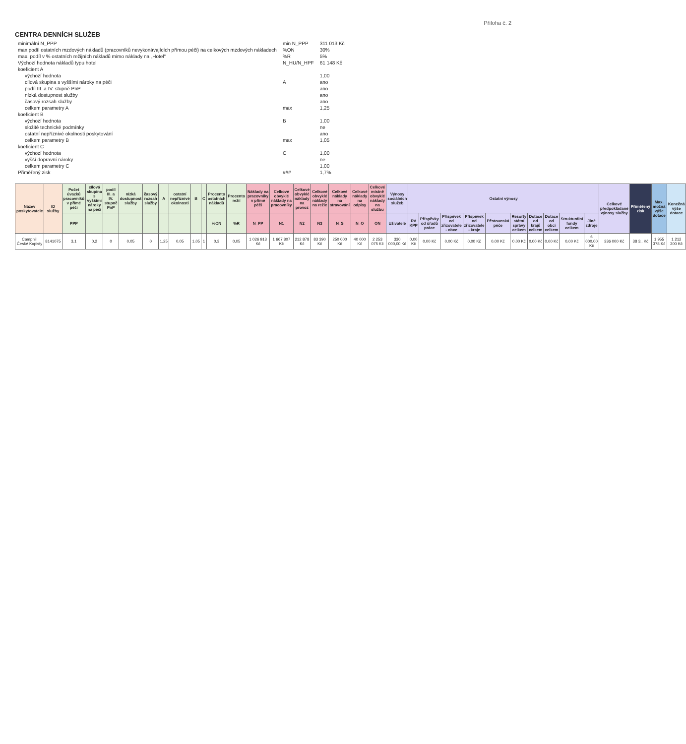Příloha č. 2
CENTRA DENNÍCH SLUŽEB
| minimální N_PPP | min N_PPP | 311 013 Kč |
| max podíl ostatních mzdových nákladů (pracovníků nevykonávajících přímou péči) na celkových mzdových nákladech | %ON | 30% |
| max. podíl v % ostatních režijních nákladů mimo náklady na „Hotel" | %R | 5% |
| Výchozí hodnota nákladů typu hotel | N_HU/N_HPF | 61 148 Kč |
| koeficient A | | |
| výchozí hodnota | | 1,00 |
| cílová skupina s vyššími nároky na péči | A | ano |
| podíl III. a IV. stupně PnP | | ano |
| nízká dostupnost služby | | ano |
| časový rozsah služby | | ano |
| celkem parametry A | max | 1,25 |
| koeficient B | | |
| výchozí hodnota | B | 1,00 |
| složité technické podmínky | | ne |
| ostatní nepříznivé okolnosti poskytování | | ano |
| celkem parametry B | max | 1,05 |
| koeficient C | | |
| výchozí hodnota | C | 1,00 |
| vyšší dopravní nároky | | ne |
| celkem parametry C | | 1,00 |
| Přiměřený zisk | ### | 1,7% |
| Název poskytovatele | ID služby | Počet úvazků pracovníků v přímé péči | cílová skupina s vyššími nároky na péči | podíl III. a IV. stupně PnP | nízká dostupnost služby | časový rozsah služby | A | ostatní nepříznivé okolnosti | B | C | Procento ostatních nákladů | Procento režií | Náklady na pracovníky v přímé péči | Celkové obvyklé náklady na pracovníky | Celkové obvyklé náklady na provoz | Celkové obvyklé náklady na režie | Celkové náklady na stravování | Celkové náklady na odpisy | Celkové místně obvyklé náklady na službu | Výnosy sociálních služeb | Ostatní výnosy | | | | | | | | | | Celkové předpokládané výnosy služby | Přiměřený zisk | Max. možná výše dotace | Konečná výše dotace |
| --- | --- | --- | --- | --- | --- | --- | --- | --- | --- | --- | --- | --- | --- | --- | --- | --- | --- | --- | --- | --- | --- | --- | --- | --- | --- | --- | --- | --- | --- | --- | --- | --- | --- | --- |
| | | PPP | | | | | | | | | %ON | %R | N_PP | N1 | N2 | N3 | N_S | N_O | ON | Uživatelé | RV KPP | Příspěvky od úřadů práce | Příspěvek od zřizovatele - obce | Příspěvek od zřizovatele - kraje | Pěstounská péče | Resorty státní správy celkem | Dotace od krajů celkem | Dotace od obcí celkem | Strukturální fondy celkem | Jiné zdroje | | | | |
| Camphill České Kopisty | 8141075 | 3,1 | 0,2 | 0 | 0,05 | 0 | 1,25 | 0,05 | 1,05 | 1 | 0,3 | 0,05 | 1 026 913 Kč | 1 667 807 Kč | 212 878 Kč | 83 390 Kč | 250 000 Kč | 40 000 Kč | 2 253 075 Kč | 330 000,00 Kč | 0,00 Kč | 0,00 Kč | 0,00 Kč | 0,00 Kč | 0,00 Kč | 0,00 Kč | 0,00 Kč | 0,00 Kč | 0,00 Kč | 6 000,00 Kč | 336 000 Kč | 38 3.. Kč | 1 955 378 Kč | 1 212 300 Kč |